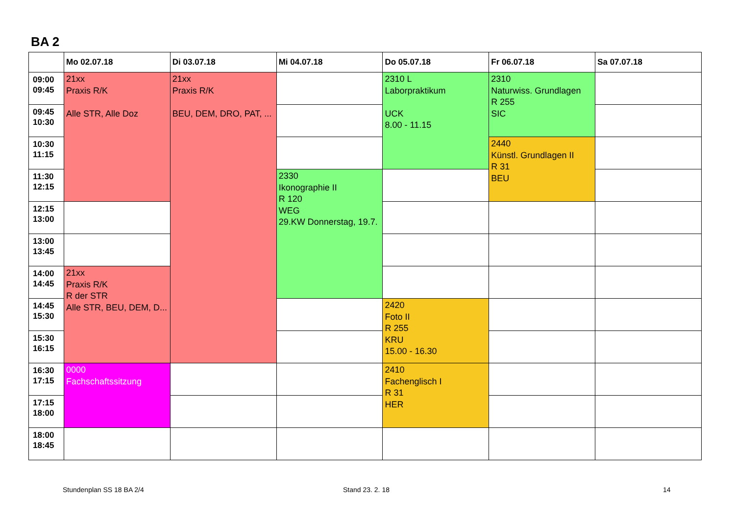BA 2
| | Mo 02.07.18 | Di 03.07.18 | Mi 04.07.18 | Do 05.07.18 | Fr 06.07.18 | Sa 07.07.18 |
| --- | --- | --- | --- | --- | --- | --- |
| 09:00 09:45 | 21xx Praxis R/K Alle STR, Alle Doz | 21xx Praxis R/K BEU, DEM, DRO, PAT, ... | | 2310 L Laborpraktikum UCK 8.00 - 11.15 | 2310 Naturwiss. Grundlagen R 255 SIC | |
| 09:45 10:30 | | | | | | |
| 10:30 11:15 | | | | | 2440 Künstl. Grundlagen II R 31 BEU | |
| 11:30 12:15 | | | 2330 Ikonographie II R 120 WEG 29.KW Donnerstag, 19.7. | | | |
| 12:15 13:00 | | | | | | |
| 13:00 13:45 | | | | | | |
| 14:00 14:45 | 21xx Praxis R/K R der STR Alle STR, BEU, DEM, D... | | | | | |
| 14:45 15:30 | | | | 2420 Foto II R 255 KRU 15.00 - 16.30 | | |
| 15:30 16:15 | | | | | | |
| 16:30 17:15 | 0000 Fachschaftssitzung | | | 2410 Fachenglisch I R 31 HER | | |
| 17:15 18:00 | | | | | | |
| 18:00 18:45 | | | | | | |
Stundenplan SS 18 BA 2/4 Stand 23. 2. 18 14